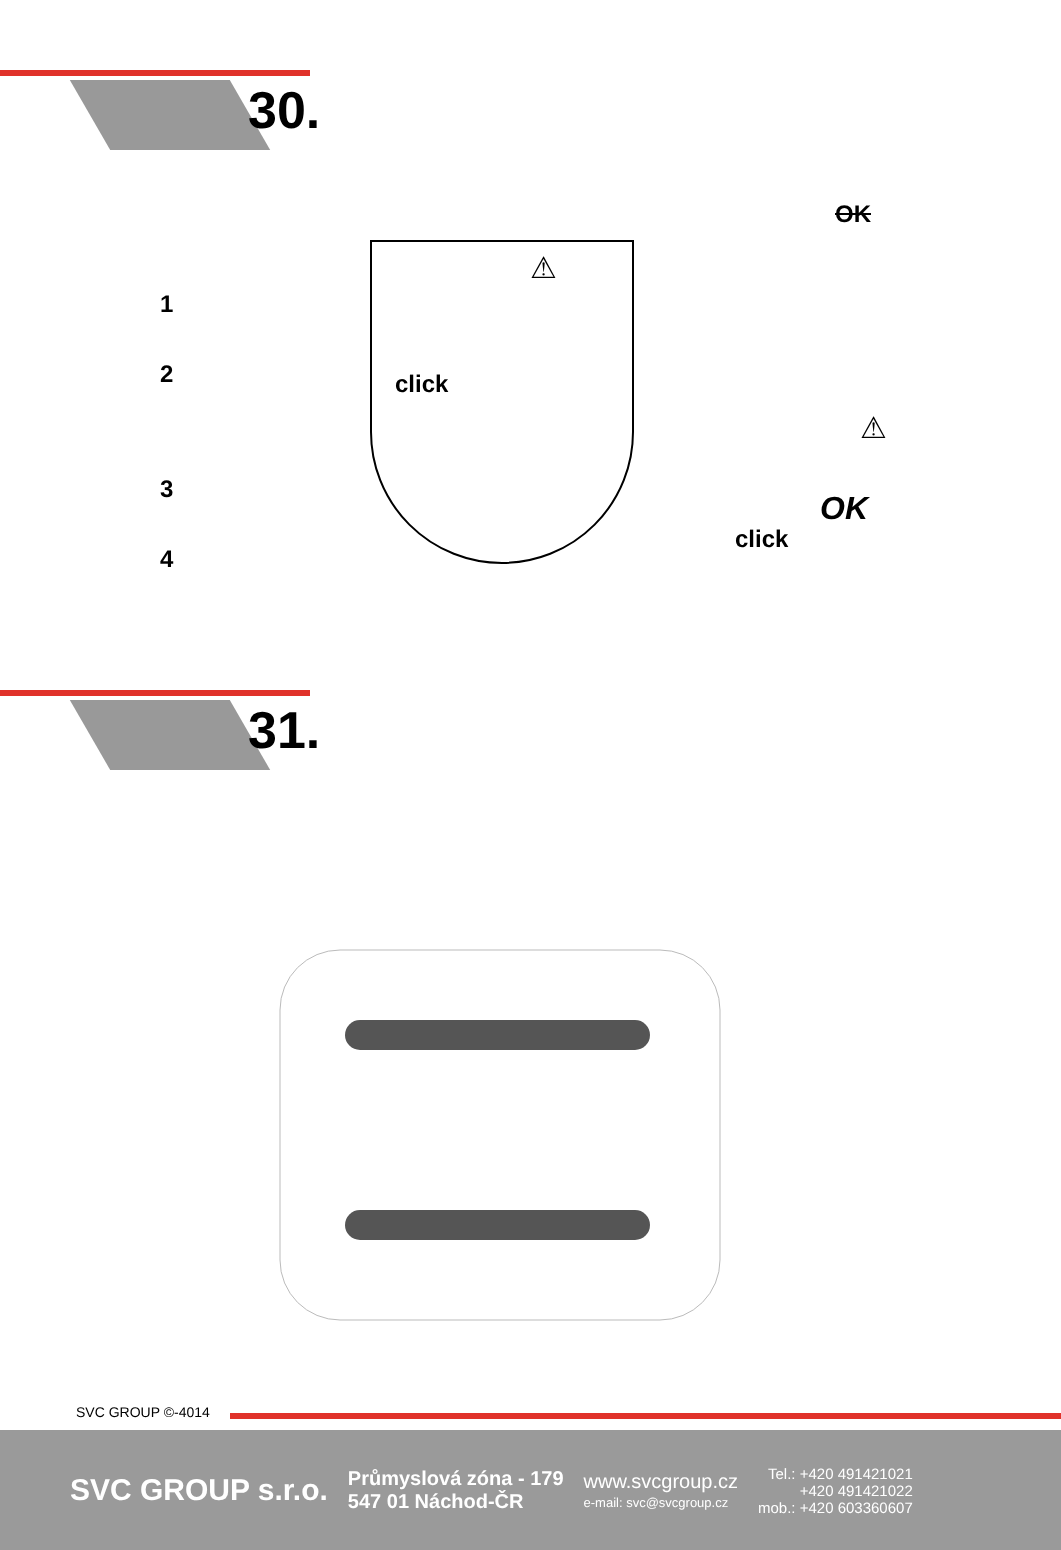30.
1
2
3
4
click
⚠
OK
⚠
click
OK
31.
SVC GROUP ©-4014
SVC GROUP s.r.o.
Průmyslová zóna - 179
547 01 Náchod-ČR
www.svcgroup.cz
e-mail: svc@svcgroup.cz
Tel.: +420 491421021
+420 491421022
mob.: +420 603360607